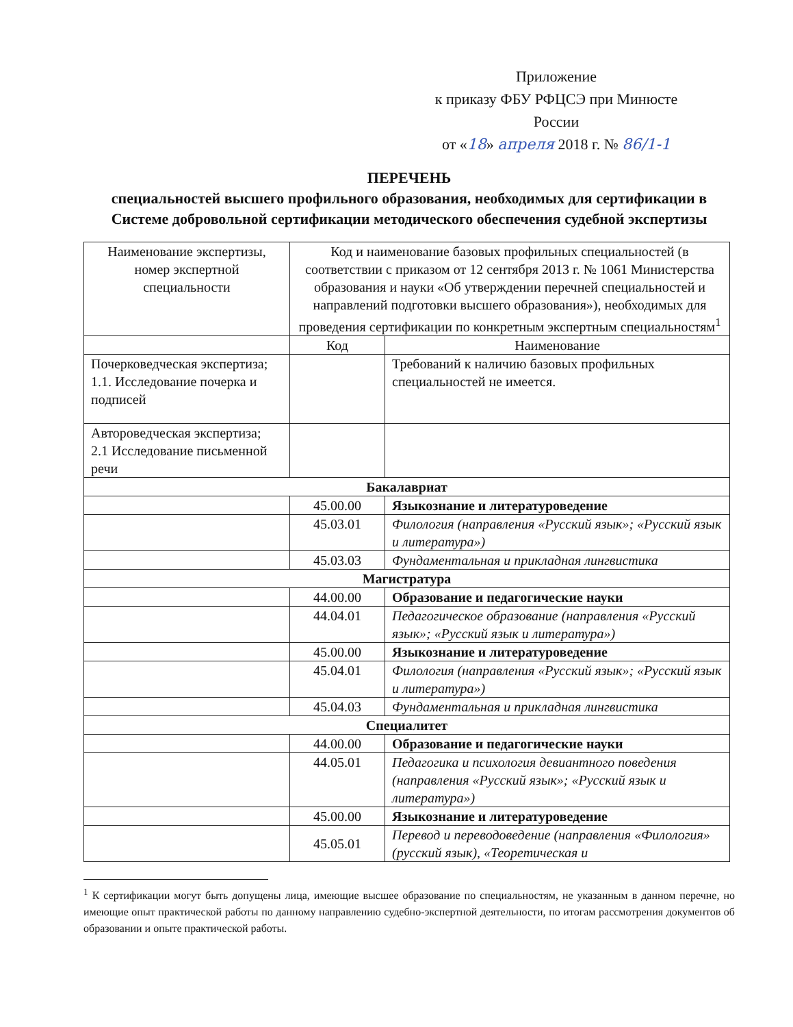Приложение
к приказу ФБУ РФЦСЭ при Минюсте
России
от «18» апреля 2018 г. № 86/1-1
ПЕРЕЧЕНЬ
специальностей высшего профильного образования, необходимых для сертификации в Системе добровольной сертификации методического обеспечения судебной экспертизы
| Наименование экспертизы, номер экспертной специальности | Код и наименование базовых профильных специальностей (в соответствии с приказом от 12 сентября 2013 г. № 1061 Министерства образования и науки «Об утверждении перечней специальностей и направлений подготовки высшего образования»), необходимых для проведения сертификации по конкретным экспертным специальностям<sup>1</sup> | |
| --- | --- | --- |
| | Код | Наименование |
| Почерковедческая экспертиза; 1.1. Исследование почерка и подписей | | Требований к наличию базовых профильных специальностей не имеется. |
| Автороведческая экспертиза; 2.1 Исследование письменной речи | | |
| Бакалавриат | | |
| | 45.00.00 | Языкознание и литературоведение |
| | 45.03.01 | Филология (направления «Русский язык»; «Русский язык и литература») |
| | 45.03.03 | Фундаментальная и прикладная лингвистика |
| Магистратура | | |
| | 44.00.00 | Образование и педагогические науки |
| | 44.04.01 | Педагогическое образование (направления «Русский язык»; «Русский язык и литература») |
| | 45.00.00 | Языкознание и литературоведение |
| | 45.04.01 | Филология (направления «Русский язык»; «Русский язык и литература») |
| | 45.04.03 | Фундаментальная и прикладная лингвистика |
| Специалитет | | |
| | 44.00.00 | Образование и педагогические науки |
| | 44.05.01 | Педагогика и психология девиантного поведения (направления «Русский язык»; «Русский язык и литература») |
| | 45.00.00 | Языкознание и литературоведение |
| | 45.05.01 | Перевод и переводоведение (направления «Филология» (русский язык), «Теоретическая и |
<sup>1</sup> К сертификации могут быть допущены лица, имеющие высшее образование по специальностям, не указанным в данном перечне, но имеющие опыт практической работы по данному направлению судебно-экспертной деятельности, по итогам рассмотрения документов об образовании и опыте практической работы.